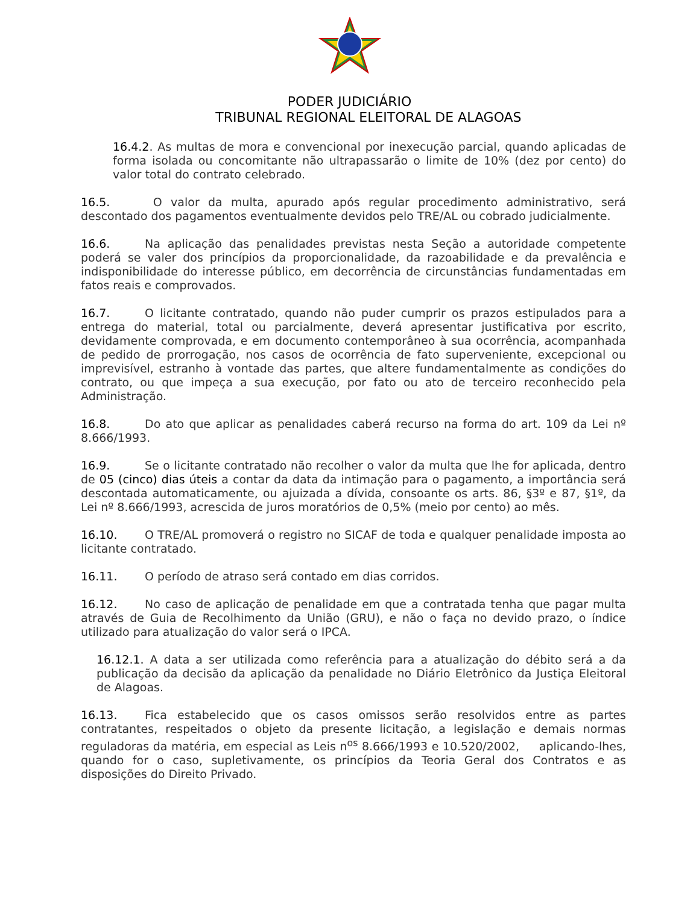PODER JUDICIÁRIO
TRIBUNAL REGIONAL ELEITORAL DE ALAGOAS
16.4.2. As multas de mora e convencional por inexecução parcial, quando aplicadas de forma isolada ou concomitante não ultrapassarão o limite de 10% (dez por cento) do valor total do contrato celebrado.
16.5. O valor da multa, apurado após regular procedimento administrativo, será descontado dos pagamentos eventualmente devidos pelo TRE/AL ou cobrado judicialmente.
16.6. Na aplicação das penalidades previstas nesta Seção a autoridade competente poderá se valer dos princípios da proporcionalidade, da razoabilidade e da prevalência e indisponibilidade do interesse público, em decorrência de circunstâncias fundamentadas em fatos reais e comprovados.
16.7. O licitante contratado, quando não puder cumprir os prazos estipulados para a entrega do material, total ou parcialmente, deverá apresentar justificativa por escrito, devidamente comprovada, e em documento contemporâneo à sua ocorrência, acompanhada de pedido de prorrogação, nos casos de ocorrência de fato superveniente, excepcional ou imprevisível, estranho à vontade das partes, que altere fundamentalmente as condições do contrato, ou que impeça a sua execução, por fato ou ato de terceiro reconhecido pela Administração.
16.8. Do ato que aplicar as penalidades caberá recurso na forma do art. 109 da Lei nº 8.666/1993.
16.9. Se o licitante contratado não recolher o valor da multa que lhe for aplicada, dentro de 05 (cinco) dias úteis a contar da data da intimação para o pagamento, a importância será descontada automaticamente, ou ajuizada a dívida, consoante os arts. 86, §3º e 87, §1º, da Lei nº 8.666/1993, acrescida de juros moratórios de 0,5% (meio por cento) ao mês.
16.10. O TRE/AL promoverá o registro no SICAF de toda e qualquer penalidade imposta ao licitante contratado.
16.11. O período de atraso será contado em dias corridos.
16.12. No caso de aplicação de penalidade em que a contratada tenha que pagar multa através de Guia de Recolhimento da União (GRU), e não o faça no devido prazo, o índice utilizado para atualização do valor será o IPCA.
16.12.1. A data a ser utilizada como referência para a atualização do débito será a da publicação da decisão da aplicação da penalidade no Diário Eletrônico da Justiça Eleitoral de Alagoas.
16.13. Fica estabelecido que os casos omissos serão resolvidos entre as partes contratantes, respeitados o objeto da presente licitação, a legislação e demais normas reguladoras da matéria, em especial as Leis n<sup>os</sup> 8.666/1993 e 10.520/2002, aplicando-lhes, quando for o caso, supletivamente, os princípios da Teoria Geral dos Contratos e as disposições do Direito Privado.